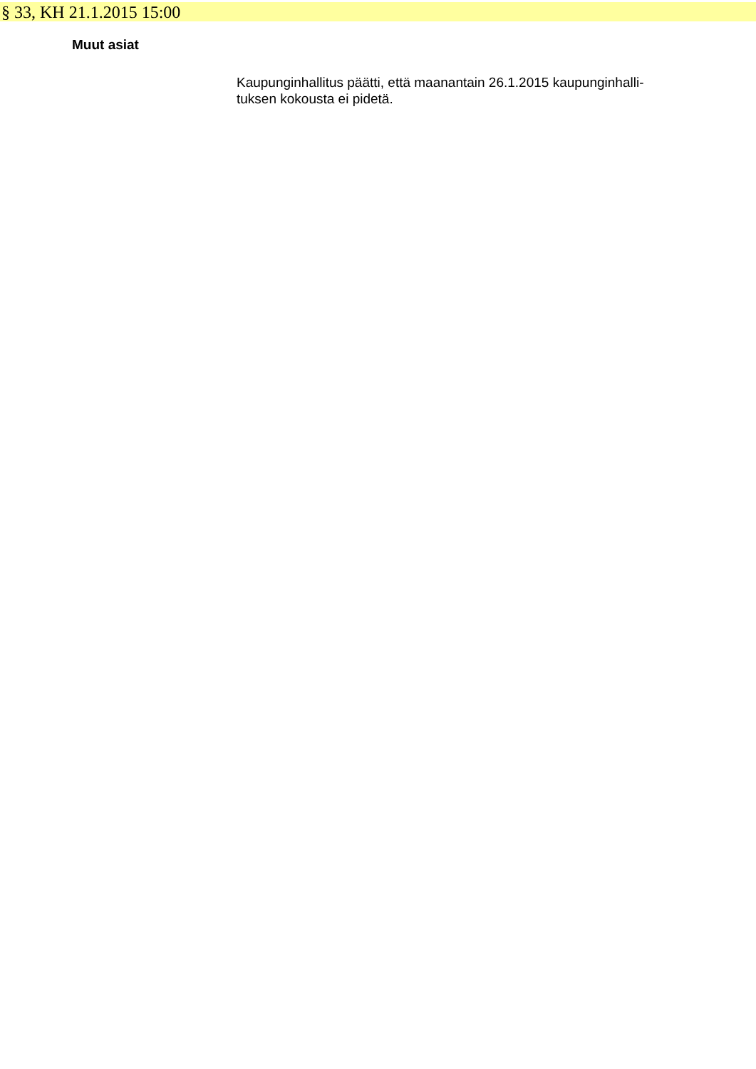§ 33, KH 21.1.2015 15:00
Muut asiat
Kaupunginhallitus päätti, että maanantain 26.1.2015 kaupunginhalli-
tuksen kokousta ei pidetä.